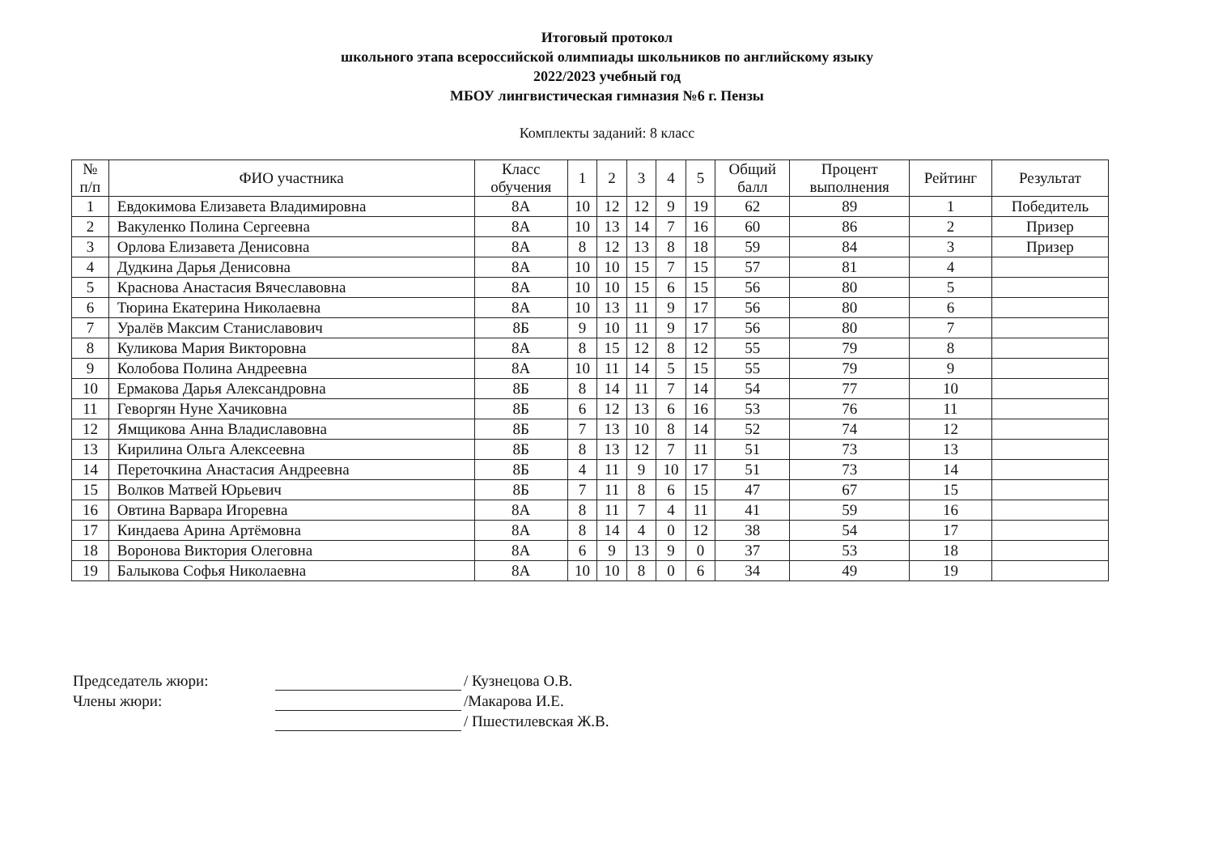Итоговый протокол
школьного этапа всероссийской олимпиады школьников по английскому языку
2022/2023 учебный год
МБОУ лингвистическая гимназия №6 г. Пензы
Комплекты заданий: 8 класс
| № п/п | ФИО участника | Класс обучения | 1 | 2 | 3 | 4 | 5 | Общий балл | Процент выполнения | Рейтинг | Результат |
| --- | --- | --- | --- | --- | --- | --- | --- | --- | --- | --- | --- |
| 1 | Евдокимова Елизавета Владимировна | 8А | 10 | 12 | 12 | 9 | 19 | 62 | 89 | 1 | Победитель |
| 2 | Вакуленко Полина Сергеевна | 8А | 10 | 13 | 14 | 7 | 16 | 60 | 86 | 2 | Призер |
| 3 | Орлова Елизавета Денисовна | 8А | 8 | 12 | 13 | 8 | 18 | 59 | 84 | 3 | Призер |
| 4 | Дудкина Дарья Денисовна | 8А | 10 | 10 | 15 | 7 | 15 | 57 | 81 | 4 | |
| 5 | Краснова Анастасия Вячеславовна | 8А | 10 | 10 | 15 | 6 | 15 | 56 | 80 | 5 | |
| 6 | Тюрина Екатерина Николаевна | 8А | 10 | 13 | 11 | 9 | 17 | 56 | 80 | 6 | |
| 7 | Уралёв Максим Станиславович | 8Б | 9 | 10 | 11 | 9 | 17 | 56 | 80 | 7 | |
| 8 | Куликова Мария Викторовна | 8А | 8 | 15 | 12 | 8 | 12 | 55 | 79 | 8 | |
| 9 | Колобова Полина Андреевна | 8А | 10 | 11 | 14 | 5 | 15 | 55 | 79 | 9 | |
| 10 | Ермакова Дарья Александровна | 8Б | 8 | 14 | 11 | 7 | 14 | 54 | 77 | 10 | |
| 11 | Геворгян Нуне Хачиковна | 8Б | 6 | 12 | 13 | 6 | 16 | 53 | 76 | 11 | |
| 12 | Ямщикова Анна Владиславовна | 8Б | 7 | 13 | 10 | 8 | 14 | 52 | 74 | 12 | |
| 13 | Кирилина Ольга Алексеевна | 8Б | 8 | 13 | 12 | 7 | 11 | 51 | 73 | 13 | |
| 14 | Переточкина Анастасия Андреевна | 8Б | 4 | 11 | 9 | 10 | 17 | 51 | 73 | 14 | |
| 15 | Волков Матвей Юрьевич | 8Б | 7 | 11 | 8 | 6 | 15 | 47 | 67 | 15 | |
| 16 | Овтина Варвара Игоревна | 8А | 8 | 11 | 7 | 4 | 11 | 41 | 59 | 16 | |
| 17 | Киндаева Арина Артёмовна | 8А | 8 | 14 | 4 | 0 | 12 | 38 | 54 | 17 | |
| 18 | Воронова Виктория Олеговна | 8А | 6 | 9 | 13 | 9 | 0 | 37 | 53 | 18 | |
| 19 | Балыкова Софья Николаевна | 8А | 10 | 10 | 8 | 0 | 6 | 34 | 49 | 19 | |
Председатель жюри: / Кузнецова О.В.
Члены жюри: /Макарова И.Е.
/ Пшестилевская Ж.В.